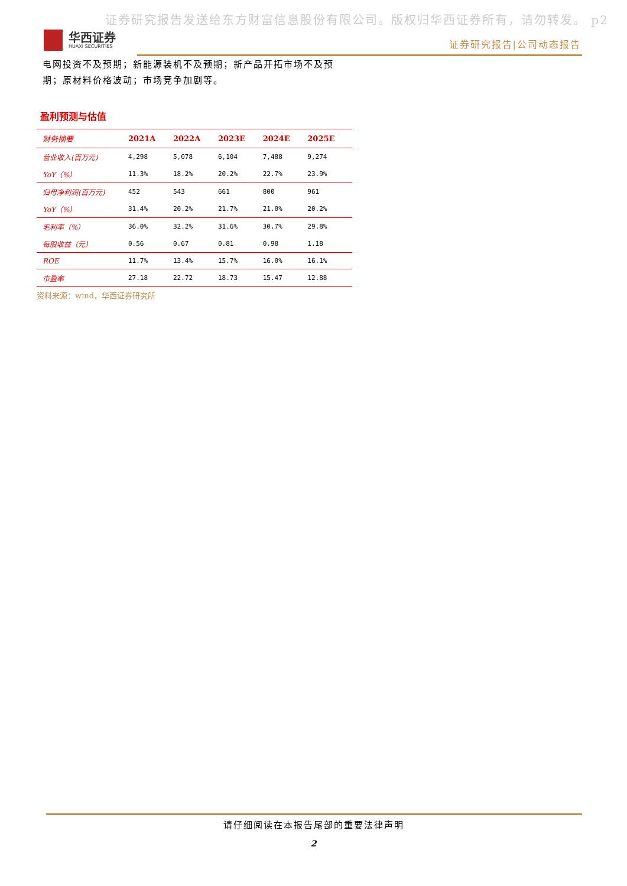证券研究报告发送给东方财富信息股份有限公司。版权归华西证券所有，请勿转发。 p2
华西证券
HUAXI SECURITIES
证券研究报告|公司动态报告
电网投资不及预期；新能源装机不及预期；新产品开拓市场不及预期；原材料价格波动；市场竞争加剧等。
盈利预测与估值
| 财务摘要 | 2021A | 2022A | 2023E | 2024E | 2025E |
| --- | --- | --- | --- | --- | --- |
| 营业收入(百万元) | 4,298 | 5,078 | 6,104 | 7,488 | 9,274 |
| YoY（%） | 11.3% | 18.2% | 20.2% | 22.7% | 23.9% |
| 归母净利润(百万元) | 452 | 543 | 661 | 800 | 961 |
| YoY（%） | 31.4% | 20.2% | 21.7% | 21.0% | 20.2% |
| 毛利率（%） | 36.0% | 32.2% | 31.6% | 30.7% | 29.8% |
| 每股收益（元） | 0.56 | 0.67 | 0.81 | 0.98 | 1.18 |
| ROE | 11.7% | 13.4% | 15.7% | 16.0% | 16.1% |
| 市盈率 | 27.18 | 22.72 | 18.73 | 15.47 | 12.88 |
资料来源：wind，华西证券研究所
请仔细阅读在本报告尾部的重要法律声明
2